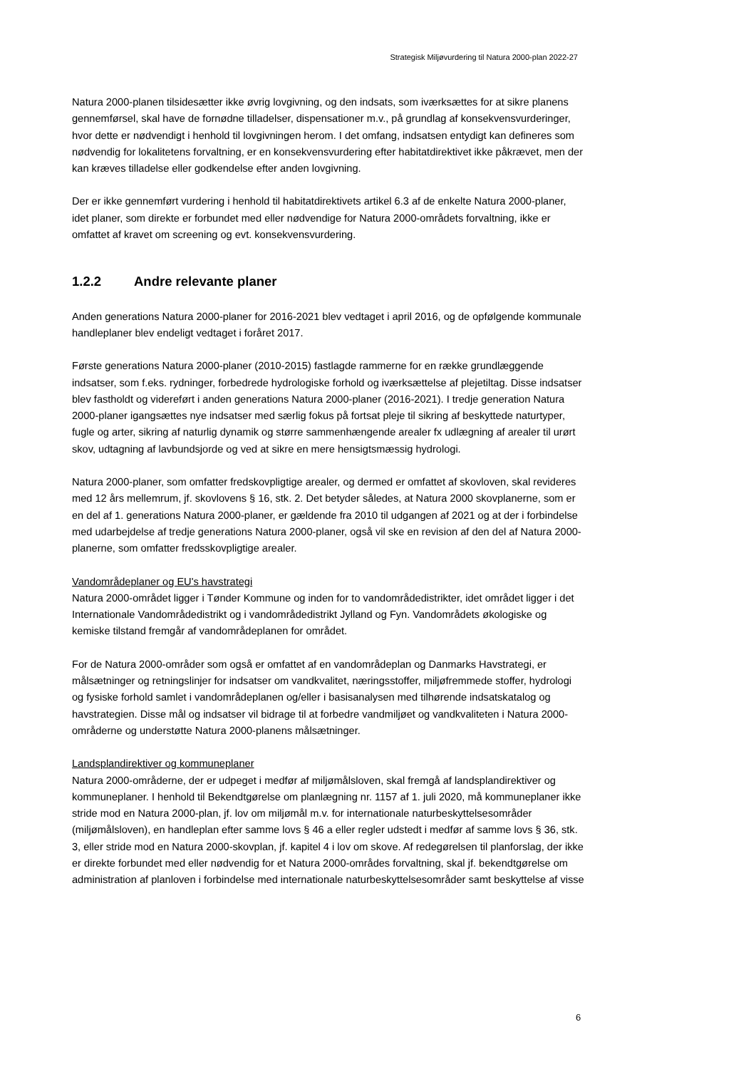Strategisk Miljøvurdering til Natura 2000-plan 2022-27
Natura 2000-planen tilsidesætter ikke øvrig lovgivning, og den indsats, som iværksættes for at sikre planens gennemførsel, skal have de fornødne tilladelser, dispensationer m.v., på grundlag af konsekvensvurderinger, hvor dette er nødvendigt i henhold til lovgivningen herom. I det omfang, indsatsen entydigt kan defineres som nødvendig for lokalitetens forvaltning, er en konsekvensvurdering efter habitatdirektivet ikke påkrævet, men der kan kræves tilladelse eller godkendelse efter anden lovgivning.
Der er ikke gennemført vurdering i henhold til habitatdirektivets artikel 6.3 af de enkelte Natura 2000-planer, idet planer, som direkte er forbundet med eller nødvendige for Natura 2000-områdets forvaltning, ikke er omfattet af kravet om screening og evt. konsekvensvurdering.
1.2.2 Andre relevante planer
Anden generations Natura 2000-planer for 2016-2021 blev vedtaget i april 2016, og de opfølgende kommunale handleplaner blev endeligt vedtaget i foråret 2017.
Første generations Natura 2000-planer (2010-2015) fastlagde rammerne for en række grundlæggende indsatser, som f.eks. rydninger, forbedrede hydrologiske forhold og iværksættelse af plejetiltag. Disse indsatser blev fastholdt og videreført i anden generations Natura 2000-planer (2016-2021). I tredje generation Natura 2000-planer igangsættes nye indsatser med særlig fokus på fortsat pleje til sikring af beskyttede naturtyper, fugle og arter, sikring af naturlig dynamik og større sammenhængende arealer fx udlægning af arealer til urørt skov, udtagning af lavbundsjorde og ved at sikre en mere hensigtsmæssig hydrologi.
Natura 2000-planer, som omfatter fredskovpligtige arealer, og dermed er omfattet af skovloven, skal revideres med 12 års mellemrum, jf. skovlovens § 16, stk. 2. Det betyder således, at Natura 2000 skovplanerne, som er en del af 1. generations Natura 2000-planer, er gældende fra 2010 til udgangen af 2021 og at der i forbindelse med udarbejdelse af tredje generations Natura 2000-planer, også vil ske en revision af den del af Natura 2000-planerne, som omfatter fredsskovpligtige arealer.
Vandområdeplaner og EU's havstrategi
Natura 2000-området ligger i Tønder Kommune og inden for to vandområdedistrikter, idet området ligger i det Internationale Vandområdedistrikt og i vandområdedistrikt Jylland og Fyn. Vandområdets økologiske og kemiske tilstand fremgår af vandområdeplanen for området.
For de Natura 2000-områder som også er omfattet af en vandområdeplan og Danmarks Havstrategi, er målsætninger og retningslinjer for indsatser om vandkvalitet, næringsstoffer, miljøfremmede stoffer, hydrologi og fysiske forhold samlet i vandområdeplanen og/eller i basisanalysen med tilhørende indsatskatalog og havstrategien. Disse mål og indsatser vil bidrage til at forbedre vandmiljøet og vandkvaliteten i Natura 2000-områderne og understøtte Natura 2000-planens målsætninger.
Landsplandirektiver og kommuneplaner
Natura 2000-områderne, der er udpeget i medfør af miljømålsloven, skal fremgå af landsplandirektiver og kommuneplaner. I henhold til Bekendtgørelse om planlægning nr. 1157 af 1. juli 2020, må kommuneplaner ikke stride mod en Natura 2000-plan, jf. lov om miljømål m.v. for internationale naturbeskyttelsesområder (miljømålsloven), en handleplan efter samme lovs § 46 a eller regler udstedt i medfør af samme lovs § 36, stk. 3, eller stride mod en Natura 2000-skovplan, jf. kapitel 4 i lov om skove. Af redegørelsen til planforslag, der ikke er direkte forbundet med eller nødvendig for et Natura 2000-områdes forvaltning, skal jf. bekendtgørelse om administration af planloven i forbindelse med internationale naturbeskyttelsesområder samt beskyttelse af visse
6